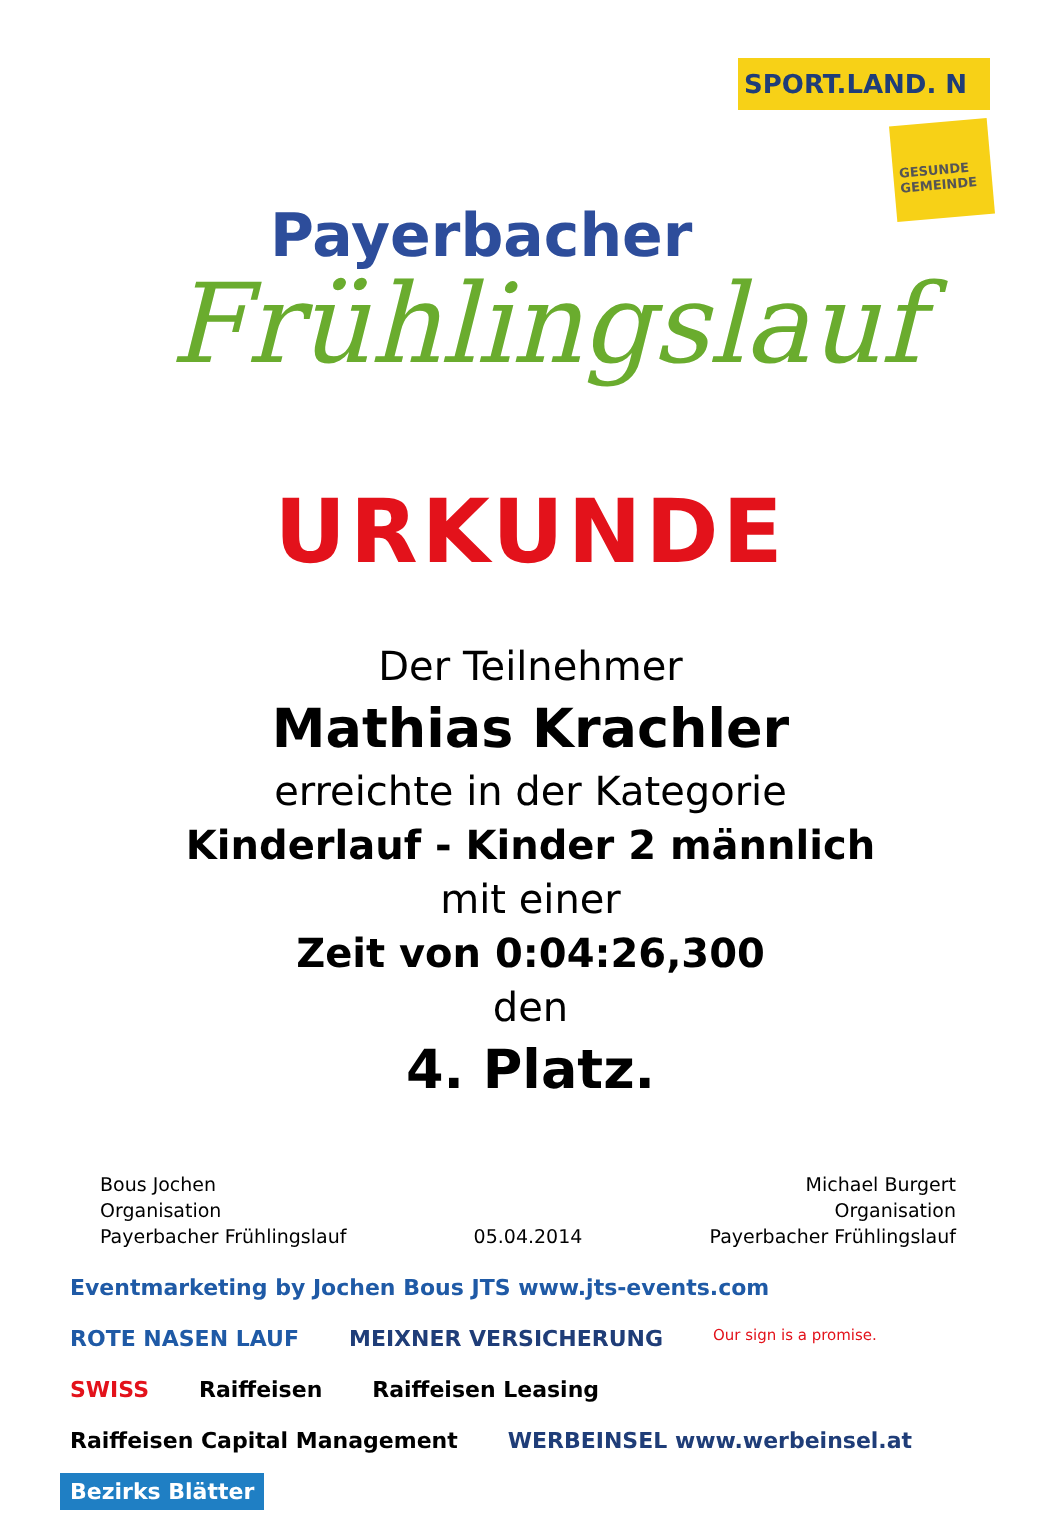Payerbacher
Frühlingslauf
SPORT.LAND. N
GESUNDE GEMEINDE
URKUNDE
Der Teilnehmer
Mathias Krachler
erreichte in der Kategorie
Kinderlauf - Kinder 2 männlich
mit einer
Zeit von 0:04:26,300
den
4. Platz.
Bous Jochen
Organisation
Payerbacher Frühlingslauf
05.04.2014 Michael Burgert
Organisation
Payerbacher Frühlingslauf
Eventmarketing by Jochen Bous JTS www.jts-events.com ROTE NASEN LAUF MEIXNER VERSICHERUNG Our sign is a promise. SWISS Raiffeisen Raiffeisen Leasing Raiffeisen Capital Management WERBEINSEL www.werbeinsel.at Bezirks Blätter